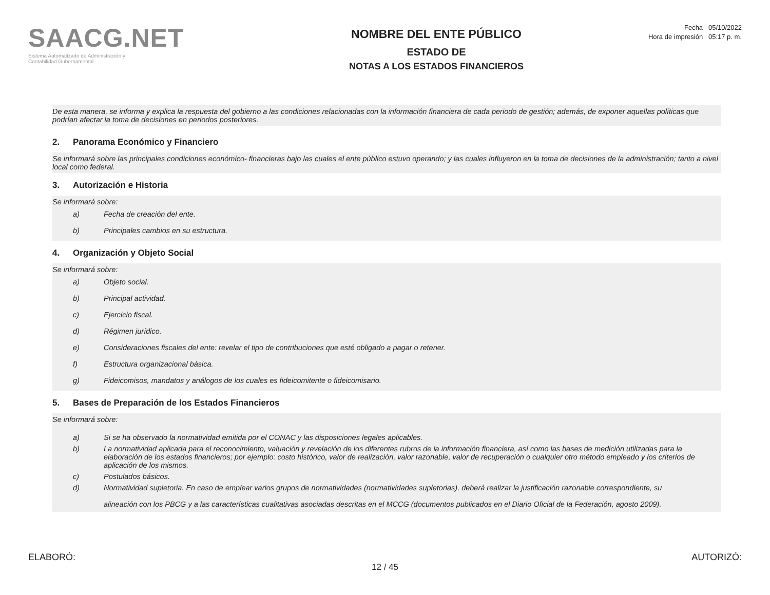SAACG.NET
Sistema Automatizado de Administración y
Contabilidad Gubernamental
NOMBRE DEL ENTE PÚBLICO
ESTADO DE
NOTAS A LOS ESTADOS FINANCIEROS
Fecha 05/10/2022
Hora de impresión 05:17 p. m.
De esta manera, se informa y explica la respuesta del gobierno a las condiciones relacionadas con la información financiera de cada periodo de gestión; además, de exponer aquellas políticas que podrían afectar la toma de decisiones en periodos posteriores.
2. Panorama Económico y Financiero
Se informará sobre las principales condiciones económico- financieras bajo las cuales el ente público estuvo operando; y las cuales influyeron en la toma de decisiones de la administración; tanto a nivel local como federal.
3. Autorización e Historia
Se informará sobre:
a) Fecha de creación del ente.
b) Principales cambios en su estructura.
4. Organización y Objeto Social
Se informará sobre:
a) Objeto social.
b) Principal actividad.
c) Ejercicio fiscal.
d) Régimen jurídico.
e) Consideraciones fiscales del ente: revelar el tipo de contribuciones que esté obligado a pagar o retener.
f) Estructura organizacional básica.
g) Fideicomisos, mandatos y análogos de los cuales es fideicomitente o fideicomisario.
5. Bases de Preparación de los Estados Financieros
Se informará sobre:
a) Si se ha observado la normatividad emitida por el CONAC y las disposiciones legales aplicables.
b) La normatividad aplicada para el reconocimiento, valuación y revelación de los diferentes rubros de la información financiera, así como las bases de medición utilizadas para la elaboración de los estados financieros; por ejemplo: costo histórico, valor de realización, valor razonable, valor de recuperación o cualquier otro método empleado y los criterios de aplicación de los mismos.
c) Postulados básicos.
d) Normatividad supletoria. En caso de emplear varios grupos de normatividades (normatividades supletorias), deberá realizar la justificación razonable correspondiente, su
alineación con los PBCG y a las características cualitativas asociadas descritas en el MCCG (documentos publicados en el Diario Oficial de la Federación, agosto 2009).
ELABORÓ: AUTORIZÓ:
12 / 45